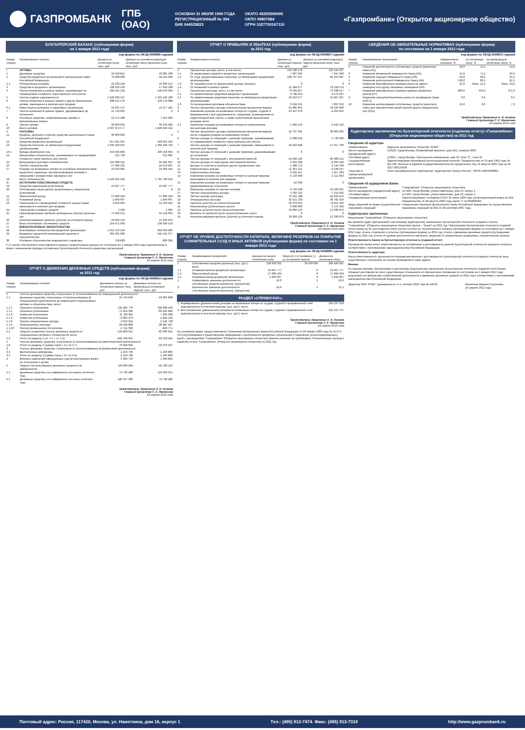ГАЗПРОМБАНК
ГПБ (ОАО)
ОСНОВАН 31 ИЮЛЯ 1990 ГОДА
РЕГИСТРАЦИОННЫЙ № 354
БИК 044525823
ОКАТО 45293590000
ОКПО 09807684
ОГРН 1027700167110
«Газпромбанк» (Открытое акционерное общество)
БУХГАЛТЕРСКИЙ БАЛАНС (публикуемая форма)
на 1 января 2012 года
код формы по ОКУД 0409806 годовая
| Номер строки | Наименование статьи | Данные на отчетную дату, тыс. руб. | Данные на соответствующую отчетную дату прошлого года, тыс. руб. |
| --- | --- | --- | --- |
| I. | АКТИВЫ | | |
| 1 | Денежные средства | 29 243 841 | 23 381 280 |
| 2 | Средства кредитных организаций в Центральном банке Российской Федерации | 70 508 900 | 44 414 406 |
| 2.1 | Обязательные резервы | 22 239 246 | 10 069 512 |
| 3 | Средства в кредитных организациях | 108 226 133 | 17 634 298 |
| 4 | Чистые вложения в ценные бумаги, оцениваемые по справедливой стоимости через прибыль или убыток | 182 441 134 | 142 870 409 |
| 5 | Чистая ссудная задолженность | 1 640 583 197 | 1 322 443 183 |
| 6 | Чистые вложения в ценные бумаги и другие финансовые активы, имеющиеся в наличии для продажи | 308 512 278 | 243 578 388 |
| 6.1 | Инвестиции в дочерние и зависимые организации | 24 031 175 | 21 377 181 |
| 7 | Чистые вложения в ценные бумаги, удерживаемые до погашения | 12 743 905 | 0 |
| 8 | Основные средства, нематериальные активы и материальные запасы | 12 572 588 | 7 312 996 |
| 9 | Прочие активы | 33 040 601 | 39 194 582 |
| 10 | Всего активов | 2 397 872 577 | 1 840 829 542 |
| II. | ПАССИВЫ | | |
| 11 | Кредиты, депозиты и прочие средства Центрального банка Российской Федерации | 30 000 000 | 0 |
| 12 | Средства кредитных организаций | 317 401 351 | 163 819 262 |
| 13 | Средства клиентов, не являющихся кредитными организациями | 1 699 103 325 | 1 394 196 794 |
| 13.1 | Вклады физических лиц | 253 535 806 | 206 258 665 |
| 14 | Финансовые обязательства, оцениваемые по справедливой стоимости через прибыль или убыток | 121 733 | 612 064 |
| 15 | Выпущенные долговые обязательства | 155 080 611 | 94 281 667 |
| 16 | Прочие обязательства | 27 900 532 | 24 513 987 |
| 17 | Резервы на возможные потери по условным обязательствам кредитного характера, прочим возможным потерям и операциям с резидентами офшорных зон | 13 593 982 | 24 366 245 |
| 18 | Всего обязательств | 2 243 201 534 | 1 701 790 019 |
| III. | ИСТОЧНИКИ СОБСТВЕННЫХ СРЕДСТВ | | |
| 19 | Средства акционеров (участников) | 19 997 777 | 19 997 777 |
| 20 | Собственные акции (доли), выкупленные у акционеров (участников) | 0 | 0 |
| 21 | Эмиссионный доход | 27 890 234 | 27 890 234 |
| 22 | Резервный фонд | 2 999 667 | 2 999 667 |
| 23 | Переоценка по справедливой стоимости ценных бумаг, имеющихся в наличии для продажи | 3 016 095 | 14 293 942 |
| 24 | Переоценка основных средств | 2 590 | 2 965 |
| 25 | Нераспределенная прибыль (непокрытые убытки) прошлых лет | 71 695 551 | 61 518 062 |
| 26 | Неиспользованная прибыль (убыток) за отчетный период | 29 069 129 | 12 336 876 |
| 27 | Всего источников собственных средств | 154 671 043 | 139 039 523 |
| IV. | ВНЕБАЛАНСОВЫЕ ОБЯЗАТЕЛЬСТВА | | |
| 28 | Безотзывные обязательства кредитной организации | 1 012 216 244 | 994 694 485 |
| 29 | Выданные кредитной организацией гарантии и поручительства | 305 265 680 | 245 555 377 |
| 30 | Условные обязательства некредитного характера | 758 883 | 806 334 |
(*) С целью обеспечения сопоставимости данных сравнительные данные по состоянию на 1 января 2011 года пересмотрены в связи с изменением порядка составления бухгалтерской отчетности кредитных организаций
Председатель Правления А. И. Акимов
Главный бухгалтер С. Е. Малюсева
24 апреля 2012 года
ОТЧЕТ О ДВИЖЕНИИ ДЕНЕЖНЫХ СРЕДСТВ (публикуемая форма)
за 2011 год
код формы по ОКУД 0409814 годовая
| Номер строки | Наименование статей | Денежные потоки за отчетный период, тыс. руб. | Денежные потоки за предыдущий отчетный период, тыс. руб. |
| --- | --- | --- | --- |
| 1 | Чистые денежные средства, полученные от (использованные в) операционной деятельности | | |
| 1.1 | Денежные средства, полученные от (использованные в) операционной деятельности до изменений в операционных активах и обязательствах, всего | 24 710 043 | -10 062 808 |
| 1.1.1 | Проценты полученные | 132 482 776 | 109 890 240 |
| 1.1.2 | Проценты уплаченные | -71 054 390 | -69 492 840 |
| 1.1.3 | Комиссии полученные | 11 783 364 | 7 635 998 |
| 1.1.4 | Комиссии уплаченные | -3 305 473 | -1 894 164 |
| 1.1.8 | Прочие операционные доходы | 4 016 954 | 5 245 728 |
| 1.1.9 | Операционные расходы | -33 568 868 | -28 387 437 |
| 1.1.10 | Расход (возмещение) по налогам | -2 741 396 | -843 771 |
| 1.2 | Прирост (снижение) чистых денежных средств от операционных активов и обязательств, всего | -156 833 912 | -82 360 641 |
| 1.3 | Итого по разделу 1 (ст. 1.1 + ст. 1.2) | -181 543 955 | -92 423 449 |
| 2 | Чистые денежные средства, полученные от (использованные в) инвестиционной деятельности | | |
| 2.8 | Итого по разделу 2 (сумма строк с 2.1 по 2.7) | -73 958 004 | -50 370 297 |
| 3 | Чистые денежные средства, полученные от (использованные в) финансовой деятельности | | |
| 3.4 | Выплаченные дивиденды | -2 159 760 | -1 203 866 |
| 3.5 | Итого по разделу 3 (сумма строк с 3.1 по 3.4) | -2 159 760 | -1 203 866 |
| 4 | Влияние изменений официальных курсов иностранных валют по отношению к рублю | 5 404 713 | 1 066 892 |
| 5 | Прирост (использование) денежных средств и их эквивалентов | 110 830 904 | -42 190 126 |
| 5.1 | Денежные средства и их эквиваленты на начало отчетного года | 74 736 486 | 116 926 612 |
| 5.2 | Денежные средства и их эквиваленты на конец отчетного года | 185 567 390 | 74 736 486 |
Председатель Правления А. И. Акимов
Главный бухгалтер С. Е. Малюсева
24 апреля 2012 года
ОТЧЕТ О ПРИБЫЛЯХ И УБЫТКАХ (публикуемая форма)
за 2011 год
код формы по ОКУД 0409807 годовая
| Номер строки | Наименование статьи | Данные за отчетный период, тыс. руб. | Данные за соответствующий период прошлого года, тыс. руб. |
| --- | --- | --- | --- |
| 1 | Процентные доходы, всего, в том числе: | 129 180 478 | 116 444 607 |
| 1.1 | От размещения средств в кредитных организациях | 7 067 994 | 7 947 646 |
| 1.2 | От ссуд, предоставленных клиентам, не являющимся кредитными организациями | 100 767 507 | 85 253 387 |
| 1.3 | От оказания услуг по финансовой аренде (лизингу) | 0 | 0 |
| 1.4 | От вложений в ценные бумаги | 21 344 977 | 23 243 574 |
| 2 | Процентные расходы, всего, в том числе: | 73 294 827 | 73 338 517 |
| 2.1 | По привлеченным средствам кредитных организаций | 9 780 619 | 9 573 437 |
| 2.2 | По привлеченным средствам клиентов, не являющихся кредитными организациями | 56 919 677 | 55 867 467 |
| 2.3 | По выпущенным долговым обязательствам | 6 594 531 | 7 897 613 |
| 3 | Чистые процентные доходы (отрицательная процентная маржа) | 55 885 651 | 43 106 090 |
| 4 | Изменение резерва на возможные потери по ссудам, ссудной и приравненной к ней задолженности, средствам, размещенным на корреспондентских счетах, а также начисленным процентным доходам, всего | -13 147 970 | -4 256 055 |
| 4.1 | Изменение резерва на возможные потери по начисленным процентным доходам | 1 994 523 | -2 445 122 |
| 5 | Чистые процентные доходы (отрицательная процентная маржа) после создания резерва на возможные потери | 42 737 681 | 38 850 035 |
| 6 | Чистые доходы от операций с ценными бумагами, оцениваемыми по справедливой стоимости через прибыль или убыток | -2 368 450 | 2 730 606 |
| 7 | Чистые доходы от операций с ценными бумагами, имеющимися в наличии для продажи | 20 916 048 | 27 917 796 |
| 8 | Чистые доходы от операций с ценными бумагами, удерживаемыми до погашения | 0 | 0 |
| 9 | Чистые доходы от операций с иностранной валютой | -14 682 146 | -35 689 512 |
| 10 | Чистые доходы от переоценки иностранной валюты | 9 391 668 | -8 404 243 |
| 11 | Доходы от участия в капитале других юридических лиц | 1 489 712 | 3 145 536 |
| 12 | Комиссионные доходы | 11 351 121 | 8 198 247 |
| 13 | Комиссионные расходы | 3 291 427 | 1 957 283 |
| 14 | Изменение резерва на возможные потери по ценным бумагам, имеющимся в наличии для продажи | -5 129 399 | -2 112 043 |
| 15 | Изменение резерва на возможные потери по ценным бумагам, удерживаемым до погашения | -52 000 | 0 |
| 16 | Изменение резерва по прочим потерям | 8 726 238 | 10 500 361 |
| 17 | Прочие операционные доходы | 1 502 142 | 1 514 042 |
| 18 | Чистые доходы (расходы) | 70 591 188 | 44 693 542 |
| 19 | Операционные расходы | 35 521 163 | 30 781 626 |
| 20 | Прибыль (убыток) до налогообложения | 35 070 025 | 13 911 916 |
| 21 | Начисленные (уплаченные) налоги | 6 000 896 | 1 575 040 |
| 22 | Прибыль (убыток) после налогообложения | 29 069 129 | 12 336 876 |
| 23 | Выплаты из прибыли после налогообложения, всего | 0 | 0 |
| 24 | Неиспользованная прибыль (убыток) за отчетный период | 29 069 129 | 12 336 876 |
Председатель Правления А. И. Акимов
Главный бухгалтер С. Е. Малюсева
24 апреля 2012 года
ОТЧЕТ ОБ УРОВНЕ ДОСТАТОЧНОСТИ КАПИТАЛА, ВЕЛИЧИНЕ РЕЗЕРВОВ НА ПОКРЫТИЕ СОМНИТЕЛЬНЫХ ССУД И ИНЫХ АКТИВОВ (публикуемая форма) по состоянию на 1 января 2012 года
код формы по ОКУД 0409808 годовая
| Номер строки | Наименование показателя | Данные на начало отчетного года | Прирост (+)/ снижение (-) за отчетный период | Данные на отчетную дату |
| --- | --- | --- | --- | --- |
| 1 | Собственные средства (капитал) (тыс. руб.), всего | 228 993 502 | 39 506 085 | 268 499 587 |
| 1.1 | Уставный капитал кредитной организации | 19 997 777 | 0 | 19 997 777 |
| 1.3 | Эмиссионный доход | 27 890 234 | 0 | 27 890 234 |
| 1.4 | Резервный фонд кредитной организации | 2 999 667 | 0 | 2 999 667 |
| 2 | Нормативное значение достаточности собственных средств (капитала), (процентов) | 10,0 | X | 10,0 |
| 3 | Фактическое значение достаточности собственных средств (капитала), (процентов) | 14,0 | X | 11,5 |
РАЗДЕЛ «СПРАВОЧНО»:
| 1. | Формирование (доначисление) резерва на возможные потери по ссудам, ссудной и приравненной к ней задолженности в отчетном периоде (тыс. руб.), всего | 204 237 618 |
| 2. | Восстановление (уменьшение) резерва на возможные потери по ссудам, ссудной и приравненной к ней задолженности в отчетном периоде (тыс. руб.), всего | 191 421 757 |
Председатель Правления А. И. Акимов
Главный бухгалтер С. Е. Малюсева
24 апреля 2012 года
На основании права, предоставленного Указанием Центрального Банка Российской Федерации от 20 января 2009 года № 2172-У «Об опубликовании и представлении информации о деятельности кредитных организаций и банковских (консолидированных) групп», руководством "Газпромбанк" (Открытое акционерное общество) принято решение не публиковать Пояснительную записку к годовому отчету "Газпромбанк" (Открытое акционерное общество) за 2011 год.
СВЕДЕНИЯ ОБ ОБЯЗАТЕЛЬНЫХ НОРМАТИВАХ (публикуемая форма)
по состоянию на 1 января 2012 года
код формы по ОКУД 0409813 годовая
| Номер строки | Наименование показателя | Нормативное значение, % | на отчетную дату, % | на предыдущую отчетную дату, % |
| --- | --- | --- | --- | --- |
| 1 | Норматив достаточности собственных средств (капитала) банка (Н1) | 10,0 | 11,5 | 14,0 |
| 3 | Норматив мгновенной ликвидности банка (Н2) | 15,0 | 71,5 | 29,6 |
| 4 | Норматив текущей ликвидности банка (Н3) | 50,0 | 90,5 | 91,5 |
| 5 | Норматив долгосрочной ликвидности банка (Н4) | 120,0 | 89,1 | 81,5 |
| 6 | Норматив максимального размера риска на одного заемщика или группу связанных заемщиков (Н6) | 25,0 | Макс. 21,2 | Макс. 23,8 |
| 7 | Норматив максимального размера крупных кредитных рисков (Н7) | 800,0 | 516,3 | 471,0 |
| 9 | Норматив совокупной величины риска по инсайдерам банка (Н10.1) | 3,0 | 0,2 | 0,2 |
| 10 | Норматив использования собственных средств (капитала) банка для приобретения акций (долей) других юридических лиц (Н12) | 25,0 | 8,5 | 7,2 |
Председатель Правления А. И. Акимов
Главный бухгалтер С. Е. Малюсева
24 апреля 2012 года
Аудиторское заключение по бухгалтерской отчетности (годовому отчету) «Газпромбанк» (Открытое акционерное общество) за 2011 год
Сведения об аудиторе
| Наименование: | Закрытое акционерное общество "КПМГ". |
| Место нахождения (юридический адрес): | 129110, город Москва, Олимпийский проспект, дом 18/1, комната 3035. |
| Почтовый адрес: | 123317, город Москва, Пресненская набережная, дом 10, блок "С", этаж 31. |
| Государственная регистрация: | Зарегистрировано Московской регистрационной палатой. Свидетельство от 25 мая 1992 года № 011.585. Внесено в Единый государственный реестр юридических лиц 13 августа 2002 года за № 1027700125628. |
| Членство в саморегулируемой организации: | Член Некоммерческого партнерства "Аудиторская Палата России". ОРНЗ 10301000804. |
Сведения об аудируемом Банке
| Наименование: | "Газпромбанк" (Открытое акционерное общество). |
| Место нахождения (юридический адрес): | 117420, город Москва, улица Наметкина, дом 16, корпус 1. |
| Почтовый адрес: | 117420, город Москва, улица Наметкина, дом 16, корпус 1. |
| Государственная регистрация: | Зарегистрировано Госбанком СССР 31 июля 1990 года, регистрационный номер № 354. Свидетельство от 28 августа 2002 года серия 77 № 004899355. |
| Виды лицензий на право осуществления банковских операций: | Генеральная лицензия Центрального банка Российской Федерации на осуществление банковских операций № 354 от 28 сентября 2007 года. |
Аудиторское заключение
Акционерам "Газпромбанк" (Открытое акционерное общество)
Мы провели аудит прилагаемой к настоящему Аудиторскому заключению бухгалтерской отчетности (годового отчета) "Газпромбанк" (Открытое акционерное общество) (далее – "Банк") за 2011 год. Прилагаемая бухгалтерская отчетность (годовой отчет) Банка на 65 (шестидесяти пяти) листах состоит из: бухгалтерского баланса (публикуемая форма) по состоянию на 1 января 2012 года; отчета о прибылях и убытках (публикуемая форма) за 2011 год; отчета о движении денежных средств (публикуемая форма) за 2011 год; отчета об уровне достаточности капитала; сведений об обязательных нормативах; пояснительной записки.
Ответственность Банка за бухгалтерскую отчетность (годовой отчет)
Руководство Банка несет ответственность за составление и достоверность данной бухгалтерской отчетности (годового отчета) в соответствии с требованиями законодательства Российской Федерации.
Ответственность аудитора
Наша ответственность заключается в выражении мнения о достоверности бухгалтерской отчетности (годового отчета) во всех существенных отношениях на основе проведенного нами аудита.
Мнение
По нашему мнению, прилагаемая к настоящему Аудиторскому заключению бухгалтерская отчетность (годовой отчет) Банка отражает достоверно во всех существенных отношениях его финансовое положение по состоянию на 1 января 2012 года, результаты его финансово-хозяйственной деятельности и движение денежных средств за 2011 год в соответствии с требованиями законодательства Российской Федерации.
| Директор ЗАО "КПМГ" (доверенность от 1 октября 2010 года № 43/10) | Малютина Марина Сергеевна 24 апреля 2012 года |
Почтовый адрес: Россия, 117420, Москва, ул. Наметкина, дом 16, корпус 1 Тел.: (495) 913-7474. Факс: (495) 913-7319 http://www.gazprombank.ru